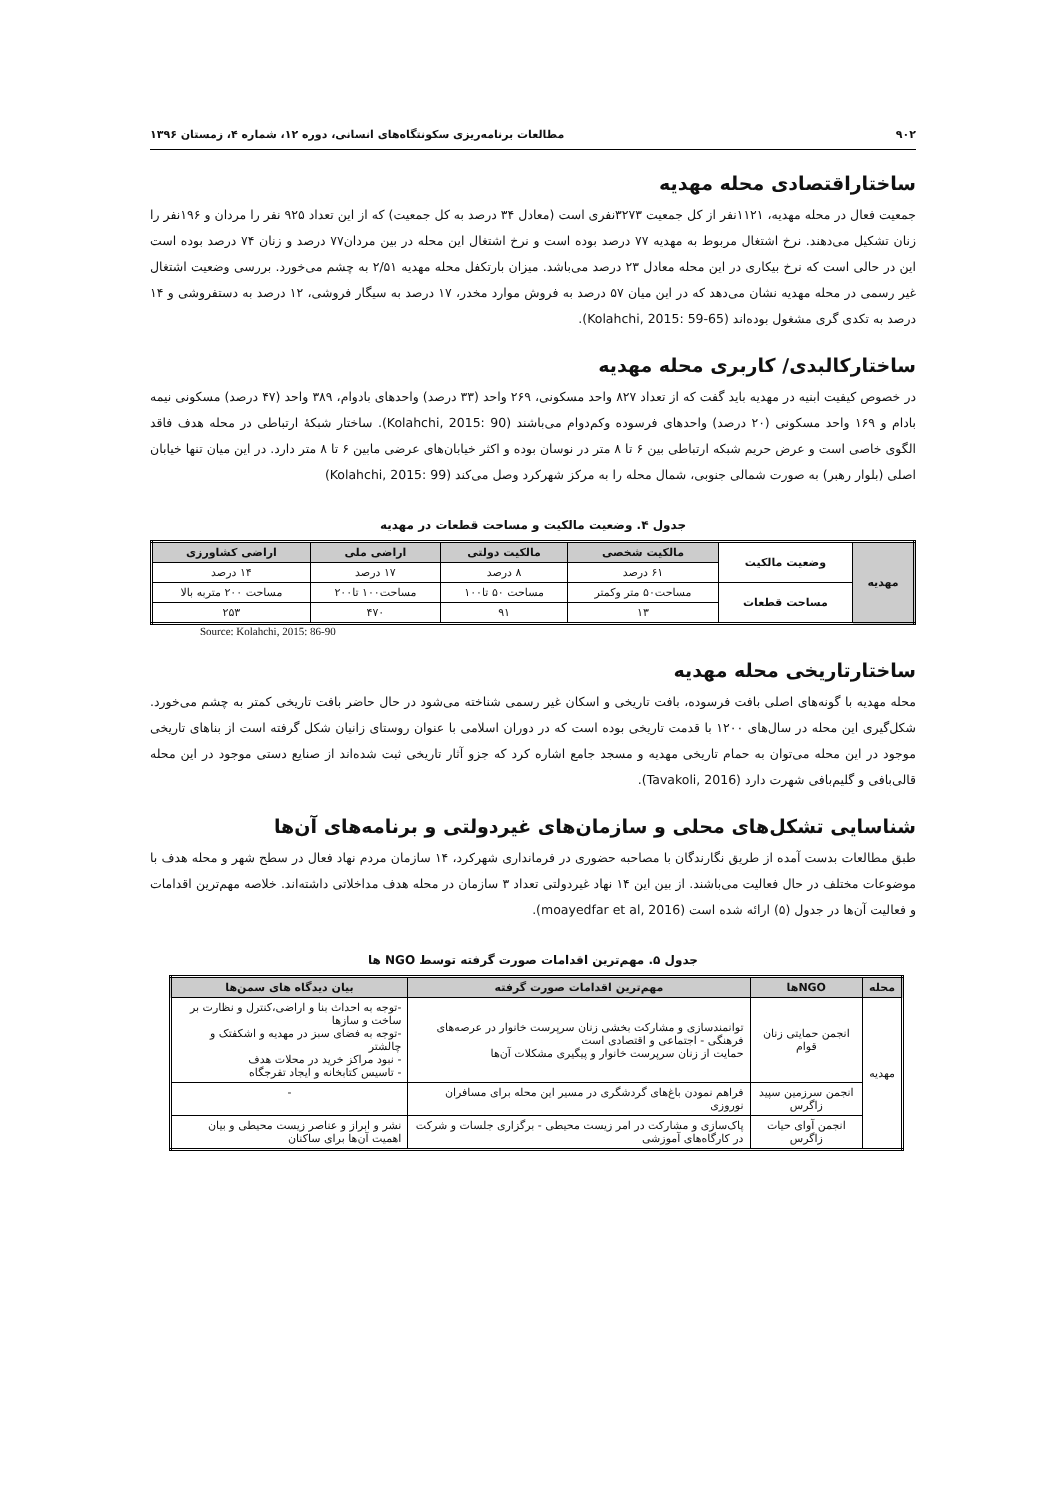۹۰۲ مطالعات برنامه‌ریزی سکونتگاه‌های انسانی، دوره ۱۲، شماره ۴، زمستان ۱۳۹۶
ساختاراقتصادی محله مهدیه
جمعیت فعال در محله مهدیه، ۱۱۲۱نفر از کل جمعیت ۳۲۷۳نفری است (معادل ۳۴ درصد به کل جمعیت) که از این تعداد ۹۲۵ نفر را مردان و ۱۹۶نفر را زنان تشکیل می‌دهند. نرخ اشتغال مربوط به مهدیه ۷۷ درصد بوده است و نرخ اشتغال این محله در بین مردان۷۷ درصد و زنان ۷۴ درصد بوده است این در حالی است که نرخ بیکاری در این محله معادل ۲۳ درصد می‌باشد. میزان بارتکفل محله مهدیه ۲/۵۱ به چشم می‌خورد. بررسی وضعیت اشتغال غیر رسمی در محله مهدیه نشان می‌دهد که در این میان ۵۷ درصد به فروش موارد مخدر، ۱۷ درصد به سیگار فروشی، ۱۲ درصد به دستفروشی و ۱۴ درصد به تکدی گری مشغول بوده‌اند (Kolahchi, 2015: 59-65).
ساختارکالبدی/ کاربری محله مهدیه
در خصوص کیفیت ابنیه در مهدیه باید گفت که از تعداد ۸۲۷ واحد مسکونی، ۲۶۹ واحد (۳۳ درصد) واحدهای بادوام، ۳۸۹ واحد (۴۷ درصد) مسکونی نیمه بادام و ۱۶۹ واحد مسکونی (۲۰ درصد) واحدهای فرسوده وکم‌دوام می‌باشند (Kolahchi, 2015: 90). ساختار شبکهٔ ارتباطی در محله هدف فاقد الگوی خاصی است و عرض حریم شبکه ارتباطی بین ۶ تا ۸ متر در نوسان بوده و اکثر خیابان‌های عرضی مابین ۶ تا ۸ متر دارد. در این میان تنها خیابان اصلی (بلوار رهبر) به صورت شمالی جنوبی، شمال محله را به مرکز شهرکرد وصل می‌کند (Kolahchi, 2015: 99)
جدول ۴. وضعیت مالکیت و مساحت قطعات در مهدیه
| مهدیه | وضعیت مالکیت | مالکیت شخصی | مالکیت دولتی | اراضی ملی | اراضی کشاورزی |
| --- | --- | --- | --- | --- | --- |
| | | ۶۱ درصد | ۸ درصد | ۱۷ درصد | ۱۴ درصد |
| | مساحت قطعات | مساحت۵۰ متر وکمتر | مساحت ۵۰ تا۱۰۰ | مساحت۱۰۰ تا۲۰۰ | مساحت ۲۰۰ متربه بالا |
| | | ۱۳ | ۹۱ | ۴۷۰ | ۲۵۳ |
Source: Kolahchi, 2015: 86-90
ساختارتاریخی محله مهدیه
محله مهدیه با گونه‌های اصلی بافت فرسوده، بافت تاریخی و اسکان غیر رسمی شناخته می‌شود در حال حاضر بافت تاریخی کمتر به چشم می‌خورد. شکل‌گیری این محله در سال‌های ۱۲۰۰ با قدمت تاریخی بوده است که در دوران اسلامی با عنوان روستای زانیان شکل گرفته است از بناهای تاریخی موجود در این محله می‌توان به حمام تاریخی مهدیه و مسجد جامع اشاره کرد که جزو آثار تاریخی ثبت شده‌اند از صنایع دستی موجود در این محله قالی‌بافی و گلیم‌بافی شهرت دارد (Tavakoli, 2016).
شناسایی تشکل‌های محلی و سازمان‌های غیردولتی و برنامه‌های آن‌ها
طبق مطالعات بدست آمده از طریق نگارندگان با مصاحبه حضوری در فرمانداری شهرکرد، ۱۴ سازمان مردم نهاد فعال در سطح شهر و محله هدف با موضوعات مختلف در حال فعالیت می‌باشند. از بین این ۱۴ نهاد غیردولتی تعداد ۳ سازمان در محله هدف مداخلاتی داشته‌اند. خلاصه مهم‌ترین اقدامات و فعالیت آن‌ها در جدول (۵) ارائه شده است (moayedfar et al, 2016).
جدول ۵. مهم‌ترین اقدامات صورت گرفته توسط NGO ها
| محله | NGOها | مهم‌ترین اقدامات صورت گرفته | بیان دیدگاه های سمن‌ها |
| --- | --- | --- | --- |
| مهدیه | انجمن حمایتی زنان قوام | توانمندسازی و مشارکت بخشی زنان سرپرست خانوار در عرصه‌های فرهنگی - اجتماعی و اقتصادی است حمایت از زنان سرپرست خانوار و پیگیری مشکلات آن‌ها | -توجه به احداث بنا و اراضی،کنترل و نظارت بر ساخت و سازها -توجه به فضای سبز در مهدیه و اشکفتک و چالشتر - نبود مراکز خرید در محلات هدف - تاسیس کتابخانه و ایجاد تفرجگاه |
| | انجمن سرزمین سپید زاگرس | فراهم نمودن باغ‌های گردشگری در مسیر این محله برای مسافران نوروزی | - |
| | انجمن آوای حیات زاگرس | پاک‌سازی و مشارکت در امر زیست محیطی - برگزاری جلسات و شرکت در کارگاه‌های آموزشی | نشر و ابراز و عناصر زیست محیطی و بیان اهمیت آن‌ها برای ساکنان |